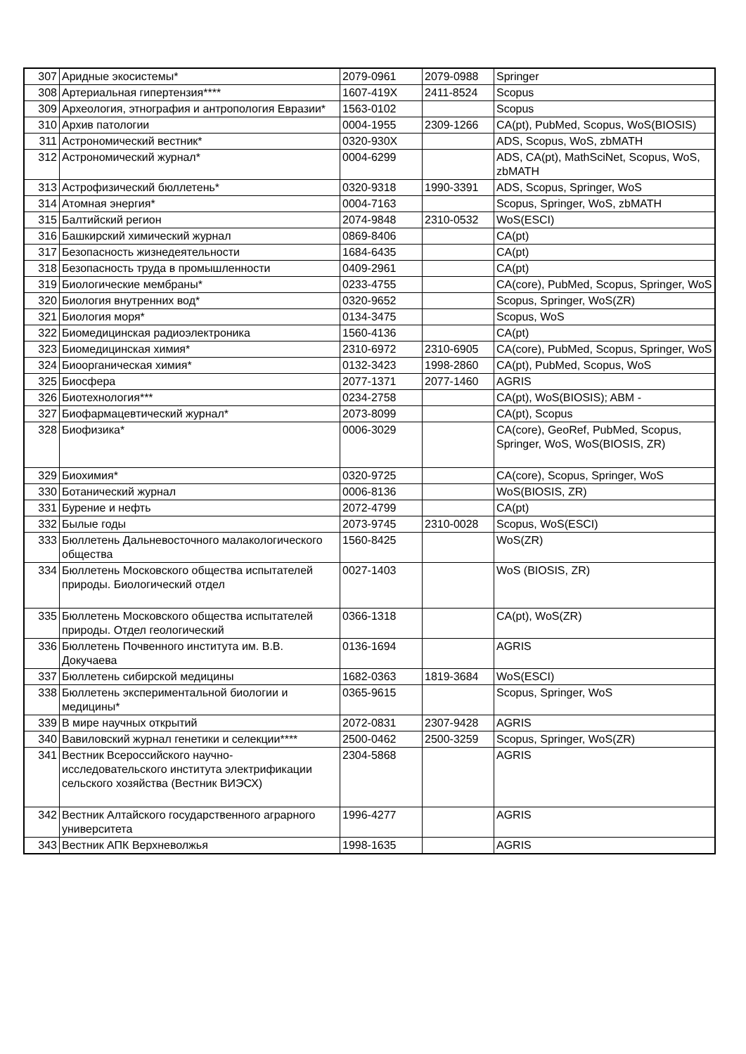| 307 | Аридные экосистемы* | 2079-0961 | 2079-0988 | Springer |
| 308 | Артериальная гипертензия**** | 1607-419X | 2411-8524 | Scopus |
| 309 | Археология, этнография и антропология Евразии* | 1563-0102 | | Scopus |
| 310 | Архив патологии | 0004-1955 | 2309-1266 | CA(pt), PubMed, Scopus, WoS(BIOSIS) |
| 311 | Астрономический вестник* | 0320-930X | | ADS, Scopus, WoS, zbMATH |
| 312 | Астрономический журнал* | 0004-6299 | | ADS, CA(pt), MathSciNet, Scopus, WoS, zbMATH |
| 313 | Астрофизический бюллетень* | 0320-9318 | 1990-3391 | ADS, Scopus, Springer, WoS |
| 314 | Атомная энергия* | 0004-7163 | | Scopus, Springer, WoS, zbMATH |
| 315 | Балтийский регион | 2074-9848 | 2310-0532 | WoS(ESCI) |
| 316 | Башкирский химический журнал | 0869-8406 | | CA(pt) |
| 317 | Безопасность жизнедеятельности | 1684-6435 | | CA(pt) |
| 318 | Безопасность труда в промышленности | 0409-2961 | | CA(pt) |
| 319 | Биологические мембраны* | 0233-4755 | | CA(core), PubMed, Scopus, Springer, WoS |
| 320 | Биология внутренних вод* | 0320-9652 | | Scopus, Springer, WoS(ZR) |
| 321 | Биология моря* | 0134-3475 | | Scopus, WoS |
| 322 | Биомедицинская радиоэлектроника | 1560-4136 | | CA(pt) |
| 323 | Биомедицинская химия* | 2310-6972 | 2310-6905 | CA(core), PubMed, Scopus, Springer, WoS |
| 324 | Биоорганическая химия* | 0132-3423 | 1998-2860 | CA(pt), PubMed, Scopus, WoS |
| 325 | Биосфера | 2077-1371 | 2077-1460 | AGRIS |
| 326 | Биотехнология*** | 0234-2758 | | CA(pt), WoS(BIOSIS); ABM - |
| 327 | Биофармацевтический журнал* | 2073-8099 | | CA(pt), Scopus |
| 328 | Биофизика* | 0006-3029 | | CA(core), GeoRef, PubMed, Scopus, Springer, WoS, WoS(BIOSIS, ZR) |
| 329 | Биохимия* | 0320-9725 | | CA(core), Scopus, Springer, WoS |
| 330 | Ботанический журнал | 0006-8136 | | WoS(BIOSIS, ZR) |
| 331 | Бурение и нефть | 2072-4799 | | CA(pt) |
| 332 | Былые годы | 2073-9745 | 2310-0028 | Scopus, WoS(ESCI) |
| 333 | Бюллетень Дальневосточного малакологического общества | 1560-8425 | | WoS(ZR) |
| 334 | Бюллетень Московского общества испытателей природы. Биологический отдел | 0027-1403 | | WoS (BIOSIS, ZR) |
| 335 | Бюллетень Московского общества испытателей природы. Отдел геологический | 0366-1318 | | CA(pt), WoS(ZR) |
| 336 | Бюллетень Почвенного института им. В.В. Докучаева | 0136-1694 | | AGRIS |
| 337 | Бюллетень сибирской медицины | 1682-0363 | 1819-3684 | WoS(ESCI) |
| 338 | Бюллетень экспериментальной биологии и медицины* | 0365-9615 | | Scopus, Springer, WoS |
| 339 | В мире научных открытий | 2072-0831 | 2307-9428 | AGRIS |
| 340 | Вавиловский журнал генетики и селекции**** | 2500-0462 | 2500-3259 | Scopus, Springer, WoS(ZR) |
| 341 | Вестник Всероссийского научно-исследовательского института электрификации сельского хозяйства (Вестник ВИЭСХ) | 2304-5868 | | AGRIS |
| 342 | Вестник Алтайского государственного аграрного университета | 1996-4277 | | AGRIS |
| 343 | Вестник АПК Верхневолжья | 1998-1635 | | AGRIS |